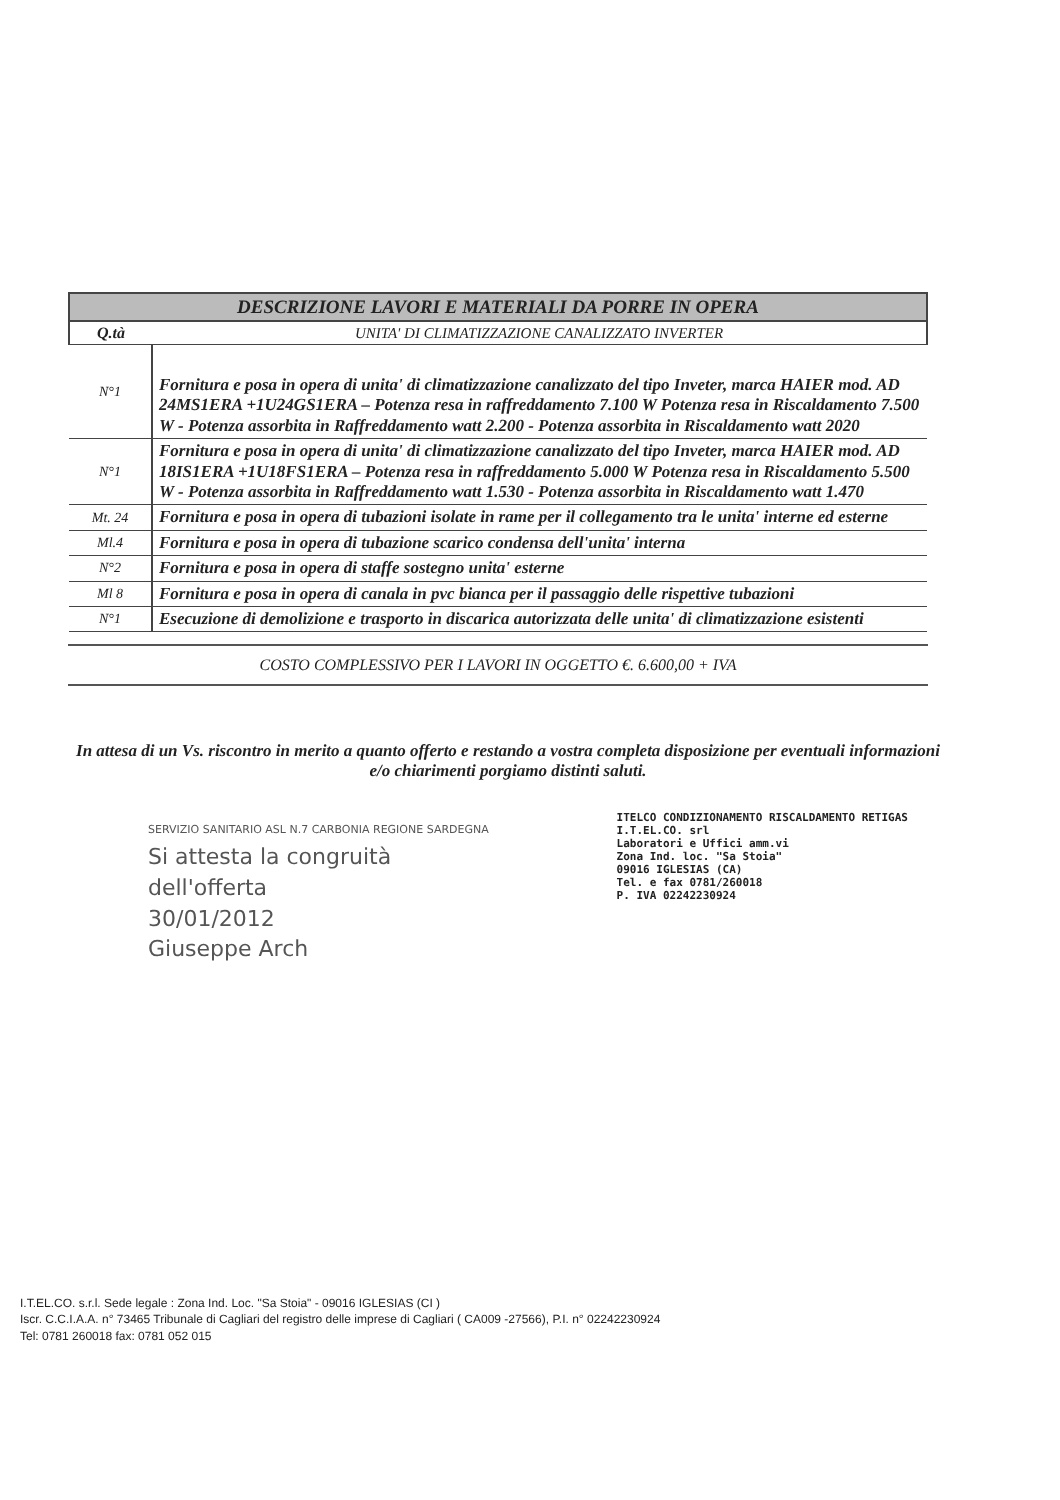| DESCRIZIONE LAVORI E MATERIALI DA PORRE IN OPERA | |
| --- | --- |
| Q.tà | UNITA' DI CLIMATIZZAZIONE CANALIZZATO INVERTER |
| N°1 | Fornitura e posa in opera di unita' di climatizzazione canalizzato del tipo Inveter, marca HAIER mod. AD 24MS1ERA +1U24GS1ERA – Potenza resa in raffreddamento 7.100 W Potenza resa in Riscaldamento 7.500 W - Potenza assorbita in Raffreddamento watt 2.200 - Potenza assorbita in Riscaldamento watt 2020 |
| N°1 | Fornitura e posa in opera di unita' di climatizzazione canalizzato del tipo Inveter, marca HAIER mod. AD 18IS1ERA +1U18FS1ERA – Potenza resa in raffreddamento 5.000 W Potenza resa in Riscaldamento 5.500 W - Potenza assorbita in Raffreddamento watt 1.530 - Potenza assorbita in Riscaldamento watt 1.470 |
| Mt. 24 | Fornitura e posa in opera di tubazioni isolate in rame per il collegamento tra le unita' interne ed esterne |
| Ml.4 | Fornitura e posa in opera di tubazione scarico condensa dell'unita' interna |
| N°2 | Fornitura e posa in opera di staffe sostegno unita' esterne |
| Ml 8 | Fornitura e posa in opera di canala in pvc bianca per il passaggio delle rispettive tubazioni |
| N°1 | Esecuzione di demolizione e trasporto in discarica autorizzata delle unita' di climatizzazione esistenti |
COSTO COMPLESSIVO PER I LAVORI IN OGGETTO €. 6.600,00 + IVA
In attesa di un Vs. riscontro in merito a quanto offerto e restando a vostra completa disposizione per eventuali informazioni e/o chiarimenti porgiamo distinti saluti.
SERVIZIO SANITARIO ASL N.7 CARBONIA REGIONE SARDEGNA
Si attesta la congruità
dell'offerta
30/01/2012
Giuseppe Arch
ITELCO CONDIZIONAMENTO RISCALDAMENTO RETIGAS
I.T.EL.CO. srl
Laboratori e Uffici amm.vi
Zona Ind. loc. "Sa Stoia"
09016 IGLESIAS (CA)
Tel. e fax 0781/260018
P. IVA 02242230924
I.T.EL.CO. s.r.l. Sede legale : Zona Ind. Loc. "Sa Stoia" - 09016 IGLESIAS (CI )
Iscr. C.C.I.A.A. n° 73465 Tribunale di Cagliari del registro delle imprese di Cagliari ( CA009 -27566), P.I. n° 02242230924
Tel: 0781 260018 fax: 0781 052 015